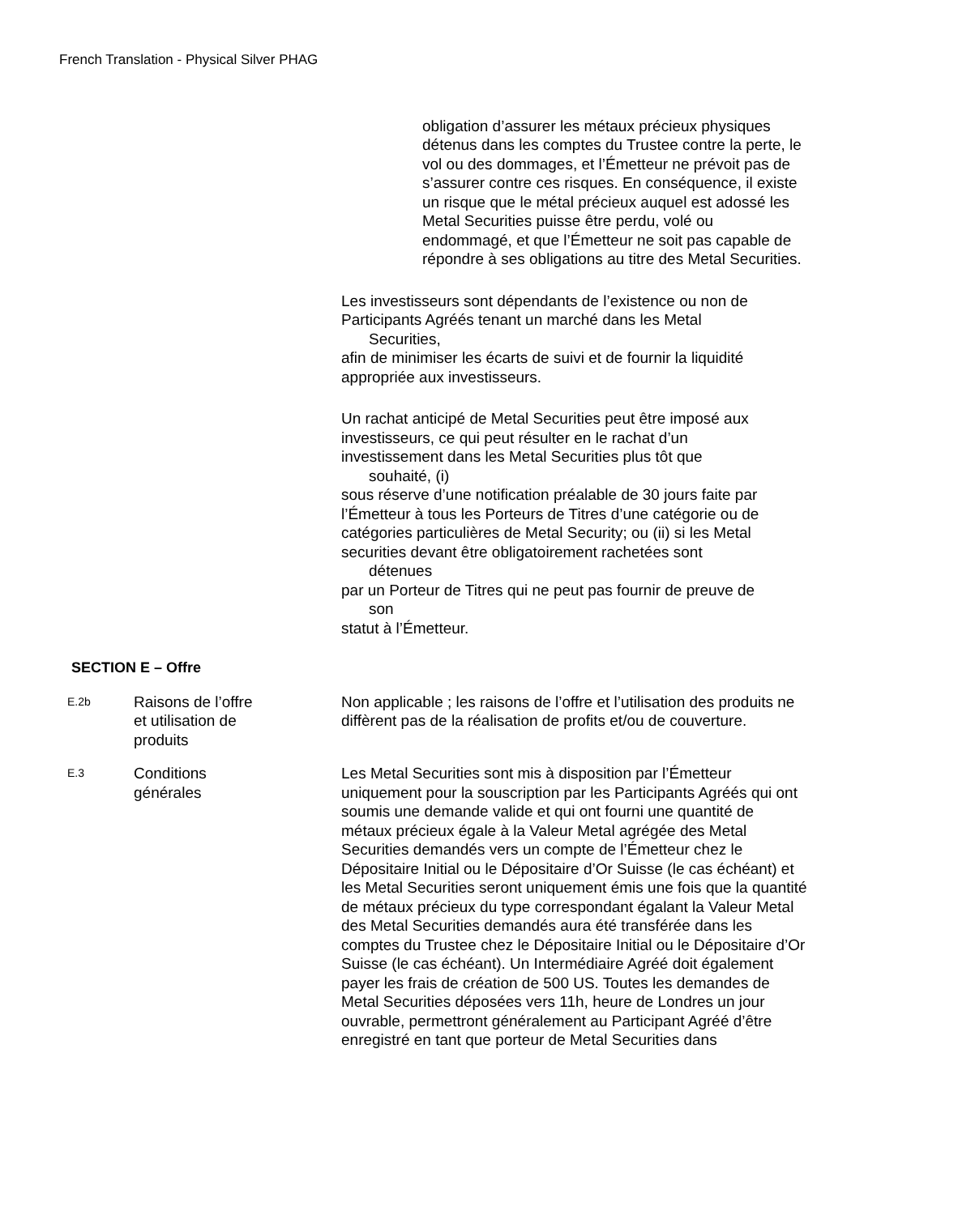French Translation - Physical Silver PHAG
obligation d’assurer les métaux précieux physiques détenus dans les comptes du Trustee contre la perte, le vol ou des dommages, et l’Émetteur ne prévoit pas de s’assurer contre ces risques. En conséquence, il existe un risque que le métal précieux auquel est adossé les Metal Securities puisse être perdu, volé ou endommagé, et que l’Émetteur ne soit pas capable de répondre à ses obligations au titre des Metal Securities.
Les investisseurs sont dépendants de l’existence ou non de
Participants Agréés tenant un marché dans les Metal
Securities,
afin de minimiser les écarts de suivi et de fournir la liquidité
appropriée aux investisseurs.
Un rachat anticipé de Metal Securities peut être imposé aux
investisseurs, ce qui peut résulter en le rachat d’un
investissement dans les Metal Securities plus tôt que
souhaité, (i)
sous réserve d’une notification préalable de 30 jours faite par
l’Émetteur à tous les Porteurs de Titres d’une catégorie ou de
catégories particulières de Metal Security; ou (ii) si les Metal
securities devant être obligatoirement rachetées sont
détenues
par un Porteur de Titres qui ne peut pas fournir de preuve de
son
statut à l’Émetteur.
SECTION E – Offre
E.2b
Raisons de l’offre
et utilisation de
produits
Non applicable ; les raisons de l’offre et l’utilisation des produits ne diffèrent pas de la réalisation de profits et/ou de couverture.
E.3
Conditions
générales
Les Metal Securities sont mis à disposition par l’Émetteur uniquement pour la souscription par les Participants Agréés qui ont soumis une demande valide et qui ont fourni une quantité de métaux précieux égale à la Valeur Metal agrégée des Metal Securities demandés vers un compte de l’Émetteur chez le Dépositaire Initial ou le Dépositaire d’Or Suisse (le cas échéant) et les Metal Securities seront uniquement émis une fois que la quantité de métaux précieux du type correspondant égalant la Valeur Metal des Metal Securities demandés aura été transférée dans les comptes du Trustee chez le Dépositaire Initial ou le Dépositaire d’Or Suisse (le cas échéant). Un Intermédiaire Agréé doit également payer les frais de création de 500 US. Toutes les demandes de Metal Securities déposées vers 11h, heure de Londres un jour ouvrable, permettront généralement au Participant Agréé d’être enregistré en tant que porteur de Metal Securities dans